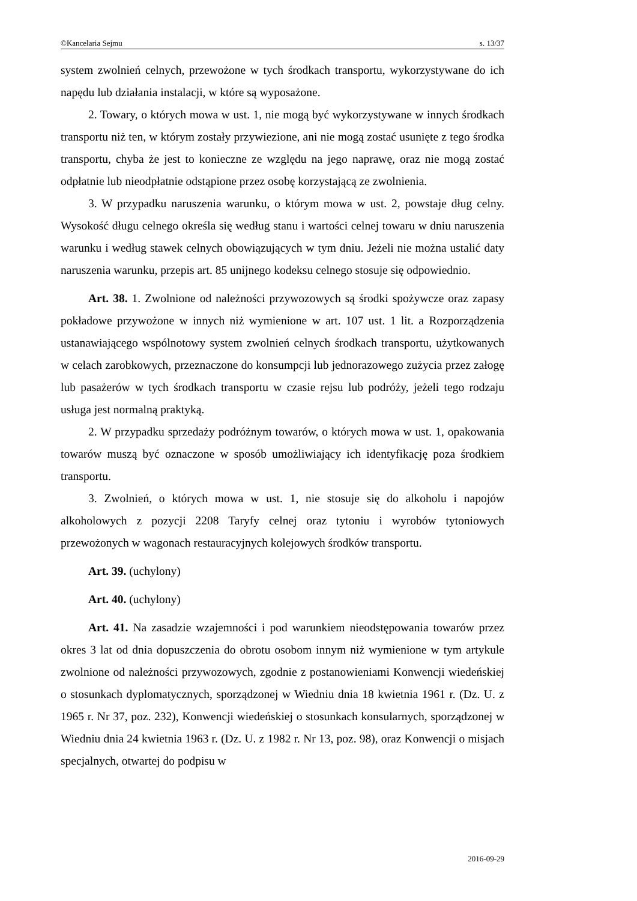©Kancelaria Sejmu s. 13/37
system zwolnień celnych, przewożone w tych środkach transportu, wykorzystywane do ich napędu lub działania instalacji, w które są wyposażone.
2. Towary, o których mowa w ust. 1, nie mogą być wykorzystywane w innych środkach transportu niż ten, w którym zostały przywiezione, ani nie mogą zostać usunięte z tego środka transportu, chyba że jest to konieczne ze względu na jego naprawę, oraz nie mogą zostać odpłatnie lub nieodpłatnie odstąpione przez osobę korzystającą ze zwolnienia.
3. W przypadku naruszenia warunku, o którym mowa w ust. 2, powstaje dług celny. Wysokość długu celnego określa się według stanu i wartości celnej towaru w dniu naruszenia warunku i według stawek celnych obowiązujących w tym dniu. Jeżeli nie można ustalić daty naruszenia warunku, przepis art. 85 unijnego kodeksu celnego stosuje się odpowiednio.
Art. 38. 1. Zwolnione od należności przywozowych są środki spożywcze oraz zapasy pokładowe przywożone w innych niż wymienione w art. 107 ust. 1 lit. a Rozporządzenia ustanawiającego wspólnotowy system zwolnień celnych środkach transportu, użytkowanych w celach zarobkowych, przeznaczone do konsumpcji lub jednorazowego zużycia przez załogę lub pasażerów w tych środkach transportu w czasie rejsu lub podróży, jeżeli tego rodzaju usługa jest normalną praktyką.
2. W przypadku sprzedaży podróżnym towarów, o których mowa w ust. 1, opakowania towarów muszą być oznaczone w sposób umożliwiający ich identyfikację poza środkiem transportu.
3. Zwolnień, o których mowa w ust. 1, nie stosuje się do alkoholu i napojów alkoholowych z pozycji 2208 Taryfy celnej oraz tytoniu i wyrobów tytoniowych przewożonych w wagonach restauracyjnych kolejowych środków transportu.
Art. 39. (uchylony)
Art. 40. (uchylony)
Art. 41. Na zasadzie wzajemności i pod warunkiem nieodstępowania towarów przez okres 3 lat od dnia dopuszczenia do obrotu osobom innym niż wymienione w tym artykule zwolnione od należności przywozowych, zgodnie z postanowieniami Konwencji wiedeńskiej o stosunkach dyplomatycznych, sporządzonej w Wiedniu dnia 18 kwietnia 1961 r. (Dz. U. z 1965 r. Nr 37, poz. 232), Konwencji wiedeńskiej o stosunkach konsularnych, sporządzonej w Wiedniu dnia 24 kwietnia 1963 r. (Dz. U. z 1982 r. Nr 13, poz. 98), oraz Konwencji o misjach specjalnych, otwartej do podpisu w
2016-09-29